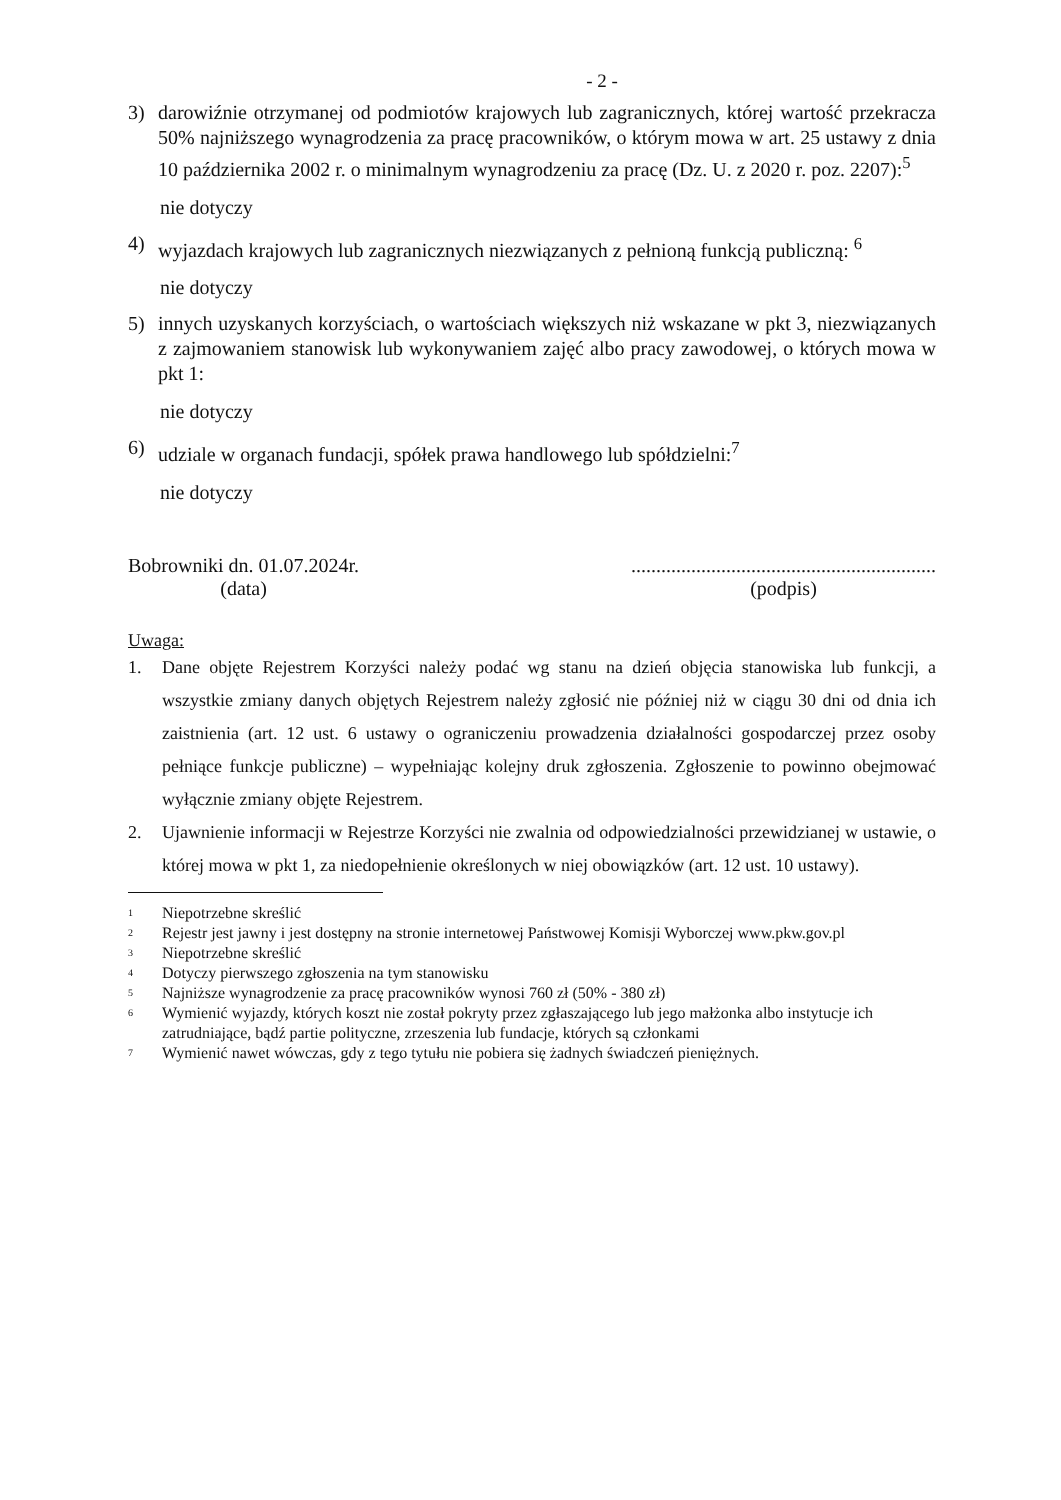- 2 -
3) darowiźnie otrzymanej od podmiotów krajowych lub zagranicznych, której wartość przekracza 50% najniższego wynagrodzenia za pracę pracowników, o którym mowa w art. 25 ustawy z dnia 10 października 2002 r. o minimalnym wynagrodzeniu za pracę (Dz. U. z 2020 r. poz. 2207):<sup>5</sup>
nie dotyczy
4) wyjazdach krajowych lub zagranicznych niezwiązanych z pełnioną funkcją publiczną: <sup>6</sup>
nie dotyczy
5) innych uzyskanych korzyściach, o wartościach większych niż wskazane w pkt 3, niezwiązanych z zajmowaniem stanowisk lub wykonywaniem zajęć albo pracy zawodowej, o których mowa w pkt 1:
nie dotyczy
6) udziale w organach fundacji, spółek prawa handlowego lub spółdzielni:<sup>7</sup>
nie dotyczy
Bobrowniki dn. 01.07.2024r.
(data)
.............................................................
(podpis)
Uwaga:
1. Dane objęte Rejestrem Korzyści należy podać wg stanu na dzień objęcia stanowiska lub funkcji, a wszystkie zmiany danych objętych Rejestrem należy zgłosić nie później niż w ciągu 30 dni od dnia ich zaistnienia (art. 12 ust. 6 ustawy o ograniczeniu prowadzenia działalności gospodarczej przez osoby pełniące funkcje publiczne) – wypełniając kolejny druk zgłoszenia. Zgłoszenie to powinno obejmować wyłącznie zmiany objęte Rejestrem.
2. Ujawnienie informacji w Rejestrze Korzyści nie zwalnia od odpowiedzialności przewidzianej w ustawie, o której mowa w pkt 1, za niedopełnienie określonych w niej obowiązków (art. 12 ust. 10 ustawy).
1 Niepotrzebne skreślić
2 Rejestr jest jawny i jest dostępny na stronie internetowej Państwowej Komisji Wyborczej www.pkw.gov.pl
3 Niepotrzebne skreślić
4 Dotyczy pierwszego zgłoszenia na tym stanowisku
5 Najniższe wynagrodzenie za pracę pracowników wynosi 760 zł (50% - 380 zł)
6 Wymienić wyjazdy, których koszt nie został pokryty przez zgłaszającego lub jego małżonka albo instytucje ich zatrudniające, bądź partie polityczne, zrzeszenia lub fundacje, których są członkami
7 Wymienić nawet wówczas, gdy z tego tytułu nie pobiera się żadnych świadczeń pieniężnych.